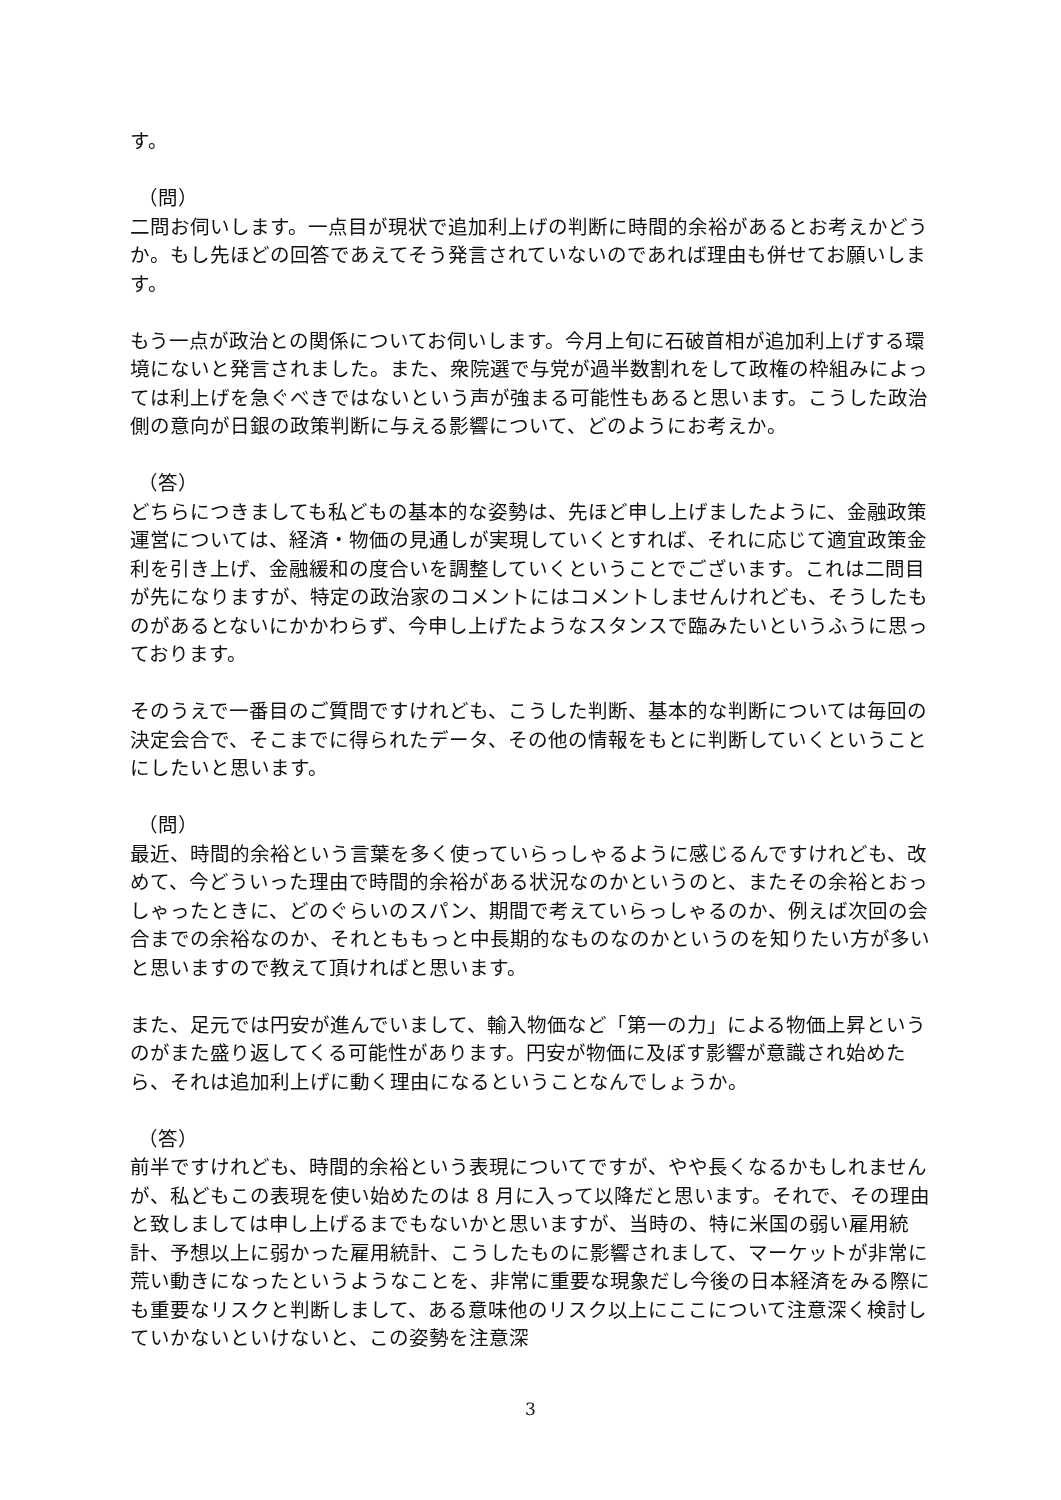す。
（問）
二問お伺いします。一点目が現状で追加利上げの判断に時間的余裕があるとお考えかどうか。もし先ほどの回答であえてそう発言されていないのであれば理由も併せてお願いします。
もう一点が政治との関係についてお伺いします。今月上旬に石破首相が追加利上げする環境にないと発言されました。また、衆院選で与党が過半数割れをして政権の枠組みによっては利上げを急ぐべきではないという声が強まる可能性もあると思います。こうした政治側の意向が日銀の政策判断に与える影響について、どのようにお考えか。
（答）
どちらにつきましても私どもの基本的な姿勢は、先ほど申し上げましたように、金融政策運営については、経済・物価の見通しが実現していくとすれば、それに応じて適宜政策金利を引き上げ、金融緩和の度合いを調整していくということでございます。これは二問目が先になりますが、特定の政治家のコメントにはコメントしませんけれども、そうしたものがあるとないにかかわらず、今申し上げたようなスタンスで臨みたいというふうに思っております。
そのうえで一番目のご質問ですけれども、こうした判断、基本的な判断については毎回の決定会合で、そこまでに得られたデータ、その他の情報をもとに判断していくということにしたいと思います。
（問）
最近、時間的余裕という言葉を多く使っていらっしゃるように感じるんですけれども、改めて、今どういった理由で時間的余裕がある状況なのかというのと、またその余裕とおっしゃったときに、どのぐらいのスパン、期間で考えていらっしゃるのか、例えば次回の会合までの余裕なのか、それとももっと中長期的なものなのかというのを知りたい方が多いと思いますので教えて頂ければと思います。
また、足元では円安が進んでいまして、輸入物価など「第一の力」による物価上昇というのがまた盛り返してくる可能性があります。円安が物価に及ぼす影響が意識され始めたら、それは追加利上げに動く理由になるということなんでしょうか。
（答）
前半ですけれども、時間的余裕という表現についてですが、やや長くなるかもしれませんが、私どもこの表現を使い始めたのは 8 月に入って以降だと思います。それで、その理由と致しましては申し上げるまでもないかと思いますが、当時の、特に米国の弱い雇用統計、予想以上に弱かった雇用統計、こうしたものに影響されまして、マーケットが非常に荒い動きになったというようなことを、非常に重要な現象だし今後の日本経済をみる際にも重要なリスクと判断しまして、ある意味他のリスク以上にここについて注意深く検討していかないといけないと、この姿勢を注意深
3